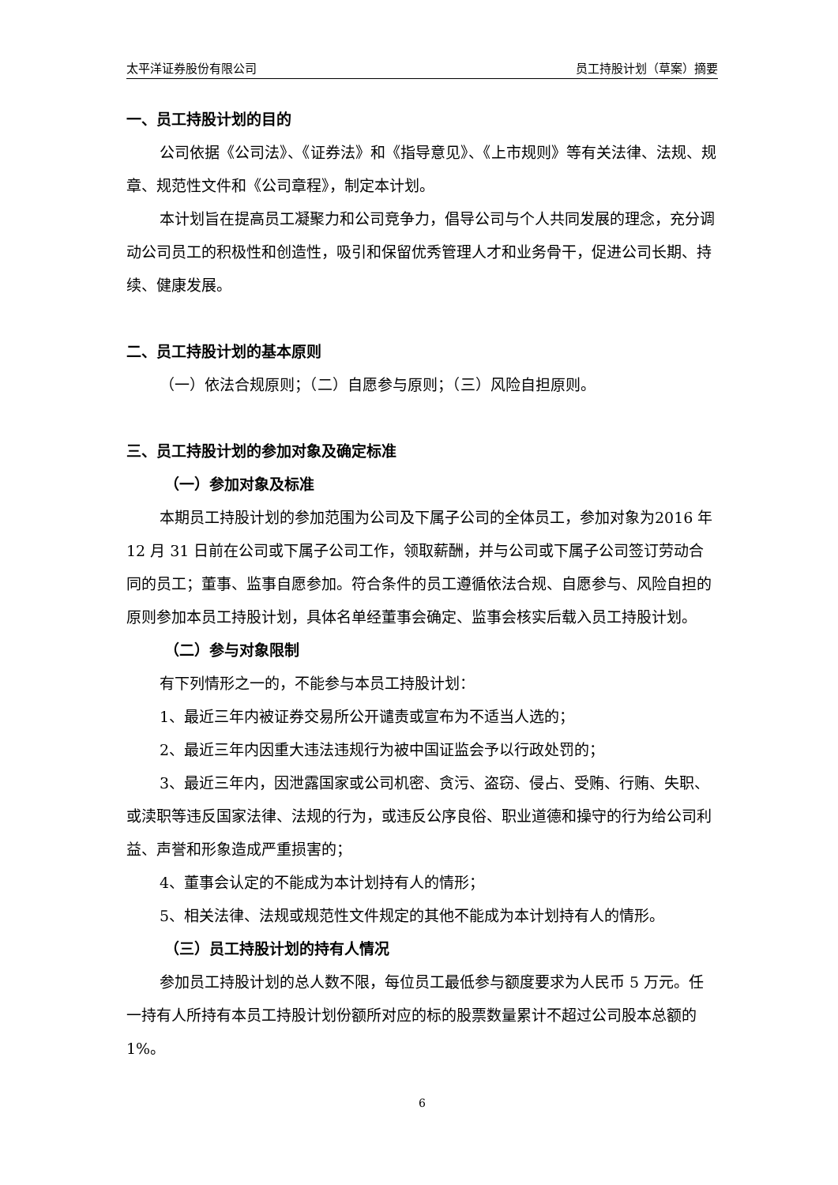太平洋证券股份有限公司 员工持股计划（草案）摘要
一、员工持股计划的目的
公司依据《公司法》、《证券法》和《指导意见》、《上市规则》等有关法律、法规、规章、规范性文件和《公司章程》，制定本计划。
本计划旨在提高员工凝聚力和公司竞争力，倡导公司与个人共同发展的理念，充分调动公司员工的积极性和创造性，吸引和保留优秀管理人才和业务骨干，促进公司长期、持续、健康发展。
二、员工持股计划的基本原则
（一）依法合规原则；（二）自愿参与原则；（三）风险自担原则。
三、员工持股计划的参加对象及确定标准
（一）参加对象及标准
本期员工持股计划的参加范围为公司及下属子公司的全体员工，参加对象为2016 年 12 月 31 日前在公司或下属子公司工作，领取薪酬，并与公司或下属子公司签订劳动合同的员工；董事、监事自愿参加。符合条件的员工遵循依法合规、自愿参与、风险自担的原则参加本员工持股计划，具体名单经董事会确定、监事会核实后载入员工持股计划。
（二）参与对象限制
有下列情形之一的，不能参与本员工持股计划：
1、最近三年内被证券交易所公开谴责或宣布为不适当人选的；
2、最近三年内因重大违法违规行为被中国证监会予以行政处罚的；
3、最近三年内，因泄露国家或公司机密、贪污、盗窃、侵占、受贿、行贿、失职、或渎职等违反国家法律、法规的行为，或违反公序良俗、职业道德和操守的行为给公司利益、声誉和形象造成严重损害的；
4、董事会认定的不能成为本计划持有人的情形；
5、相关法律、法规或规范性文件规定的其他不能成为本计划持有人的情形。
（三）员工持股计划的持有人情况
参加员工持股计划的总人数不限，每位员工最低参与额度要求为人民币 5 万元。任一持有人所持有本员工持股计划份额所对应的标的股票数量累计不超过公司股本总额的 1%。
6